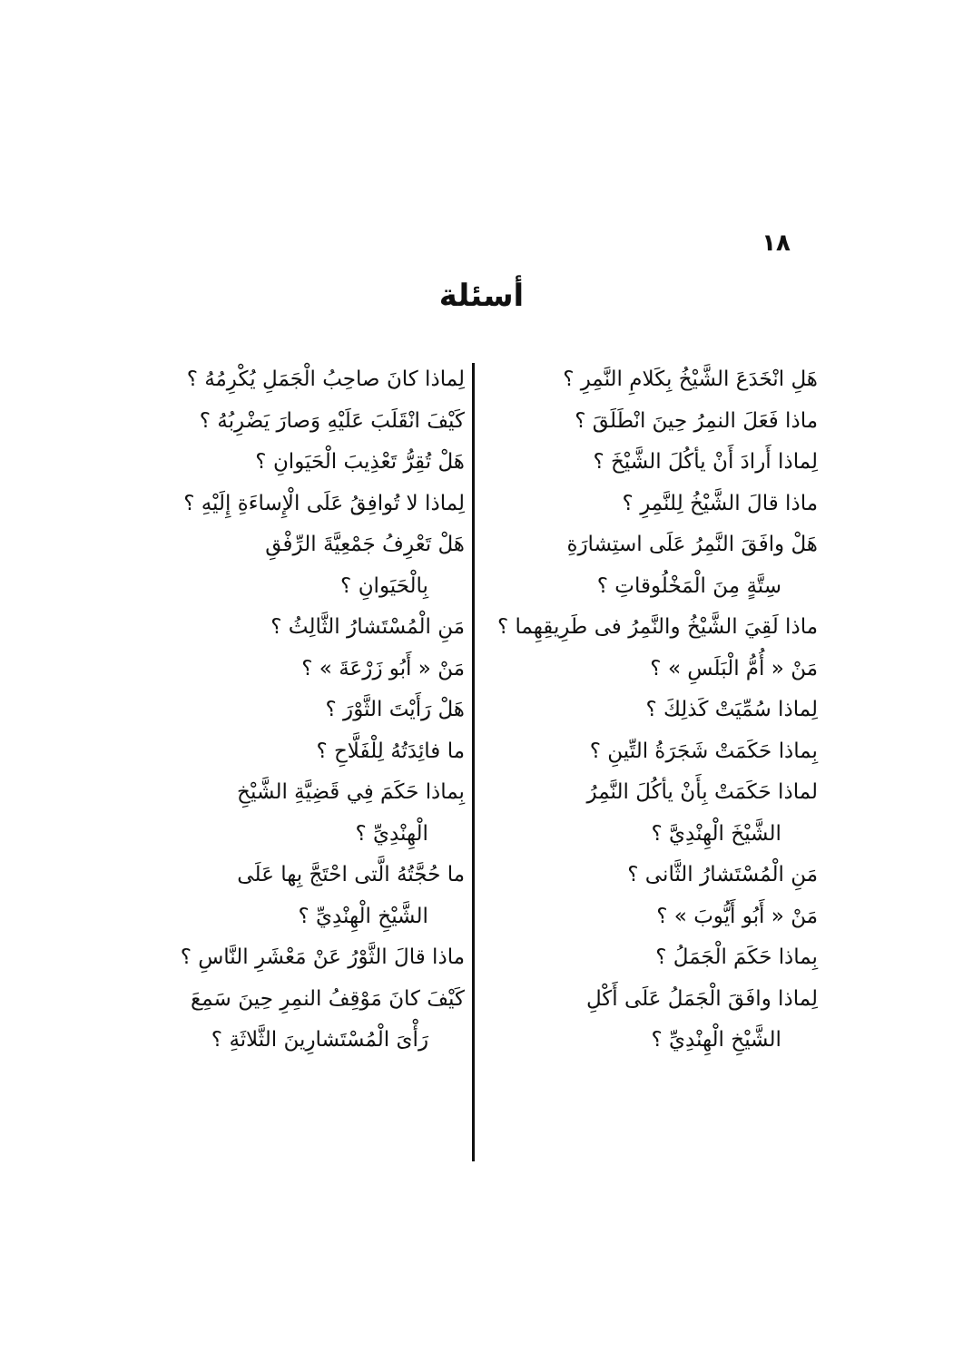١٨
أسئلة
هَلِ انْخَدَعَ الشَّيْخُ بِكَلامِ النَّمِرِ ؟
ماذا فَعَلَ النمِرُ حِينَ انْطَلَقَ ؟
لِماذا أَرادَ أَنْ يأكُلَ الشَّيْخَ ؟
ماذا قالَ الشَّيْخُ لِلنَّمِرِ ؟
هَلْ وافَقَ النَّمِرُ عَلَى استِشارَةِ
سِتَّةٍ مِنَ الْمَخْلُوقاتِ ؟
ماذا لَقِيَ الشَّيْخُ والنَّمِرُ فى طَرِيقِهِما ؟
مَنْ « أُمُّ الْبَلَسِ » ؟
لِماذا سُمِّيَتْ كَذلِكَ ؟
بِماذا حَكَمَتْ شَجَرَةُ التِّينِ ؟
لماذا حَكَمَتْ بِأَنْ يأكُلَ النَّمِرُ
الشَّيْخَ الْهِنْدِيَّ ؟
مَنِ الْمُسْتَشارُ الثَّانى ؟
مَنْ « أَبُو أَيُّوبَ » ؟
بِماذا حَكَمَ الْجَمَلُ ؟
لِماذا وافَقَ الْجَمَلُ عَلَى أَكْلِ
الشَّيْخِ الْهِنْدِيِّ ؟
لِماذا كانَ صاحِبُ الْجَمَلِ يُكْرِمُهُ ؟
كَيْفَ انْقَلَبَ عَلَيْهِ وَصارَ يَضْرِبُهُ ؟
هَلْ تُقِرُّ تَعْذِيبَ الْحَيَوانِ ؟
لِماذا لا تُوافِقُ عَلَى الْإِساءَةِ إِلَيْهِ ؟
هَلْ تَعْرِفُ جَمْعِيَّةَ الرِّفْقِ
بِالْحَيَوانِ ؟
مَنِ الْمُسْتَشارُ الثَّالِثُ ؟
مَنْ « أَبُو زَرْعَةَ » ؟
هَلْ رَأَيْتَ الثَّوْرَ ؟
ما فائِدَتُهُ لِلْفَلَّاحِ ؟
بِماذا حَكَمَ فِي قَضِيَّةِ الشَّيْخِ
الْهِنْدِيِّ ؟
ما حُجَّتُهُ الَّتى احْتَجَّ بِها عَلَى
الشَّيْخِ الْهِنْدِيِّ ؟
ماذا قالَ الثَّوْرُ عَنْ مَعْشَرِ النَّاسِ ؟
كَيْفَ كانَ مَوْقِفُ النمِرِ حِينَ سَمِعَ
رَأْىَ الْمُسْتَشارِينَ الثَّلاثَةِ ؟